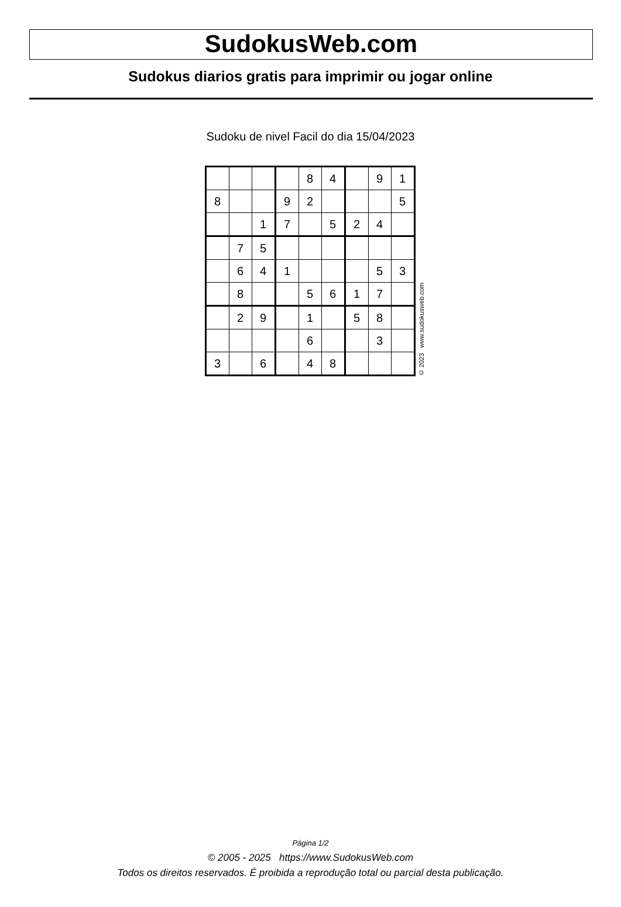SudokusWeb.com
Sudokus diarios gratis para imprimir ou jogar online
Sudoku de nivel Facil do dia 15/04/2023
| | | | | 8 | 4 | | 9 | 1 |
| 8 | | | 9 | 2 | | | | 5 |
| | | 1 | 7 | | 5 | 2 | 4 | |
| | 7 | 5 | | | | | | |
| | 6 | 4 | 1 | | | | 5 | 3 |
| | 8 | | | 5 | 6 | 1 | 7 | |
| | 2 | 9 | | 1 | | 5 | 8 | |
| | | | | 6 | | | 3 | |
| 3 | | 6 | | 4 | 8 | | | |
© 2023 www.sudokusweb.com
Página 1/2
© 2005 - 2025 https://www.SudokusWeb.com
Todos os direitos reservados. É proibida a reprodução total ou parcial desta publicação.